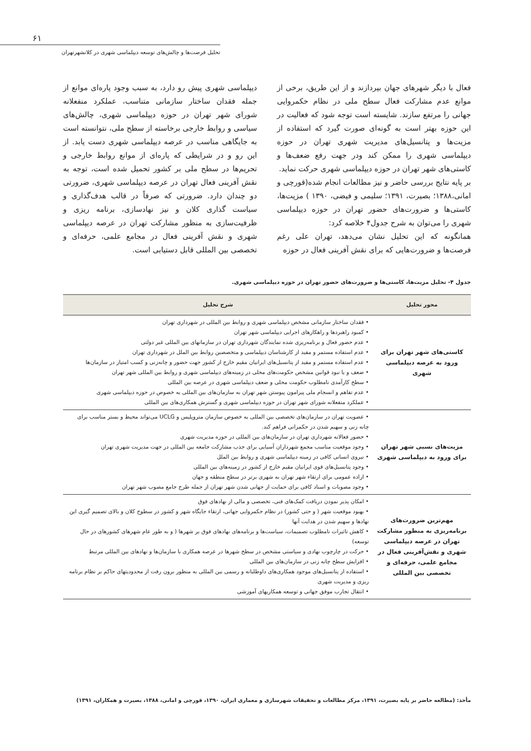۶۱
تحلیل فرصت‌ها و چالش‌های توسعه دیپلماسی شهری در کلانشهرتهران
فعال با دیگر شهرهای جهان بپردازند و از این طریق، برخی از موانع عدم مشارکت فعال سطح ملی در نظام حکمروایی جهانی را مرتفع سازند. شایسته است توجه شود که فعالیت در این حوزه بهتر است به گونه‌ای صورت گیرد که استفاده از مزیت‌ها و پتانسیل‌های مدیریت شهری تهران در حوزه دیپلماسی شهری را ممکن کند ودر جهت رفع ضعف‌ها و کاستی‌های شهر تهران در حوزه دیپلماسی شهری حرکت نماید.
بر پایه نتایج بررسی حاضر و نیز مطالعات انجام شده(قورچی و امانی،۱۳۸۸؛ بصیرت، ۱۳۹۱؛ سلیمی و فیضی، ۱۳۹۰ ) مزیت‌ها، کاستی‌ها و ضرورت‌های حضور تهران در حوزه دیپلماسی شهری را می‌توان به شرح جدول۴ خلاصه کرد:
همانگونه که این تحلیل نشان می‌دهد، تهران علی رغم فرصت‌ها و ضرورت‌هایی که برای نقش آفرینی فعال در حوزه
دیپلماسی شهری پیش رو دارد، به سبب وجود پاره‌ای موانع از جمله فقدان ساختار سازمانی متناسب، عملکرد منفعلانه شورای شهر تهران در حوزه دیپلماسی شهری، چالش‌های سیاسی و روابط خارجی برخاسته از سطح ملی، نتوانسته است به جایگاهی مناسب در عرصه دیپلماسی شهری دست یابد. از این رو و در شرایطی که پاره‌ای از موانع روابط خارجی و تحریم‌ها در سطح ملی بر کشور تحمیل شده است، توجه به نقش آفرینی فعال تهران در عرصه دیپلماسی شهری، ضرورتی دو چندان دارد. ضرورتی که صرفاً در قالب هدف‌گذاری و سیاست گذاری کلان و نیز نهادسازی، برنامه ریزی و ظرفیت‌سازی به منظور مشارکت تهران در عرصه دیپلماسی شهری و نقش آفرینی فعال در مجامع علمی، حرفه‌ای و تخصصی بین المللی قابل دستیابی است.
جدول ۴- تحلیل مزیت‌ها، کاستی‌ها و ضرورت‌های حضور تهران در حوزه دیپلماسی شهری.
| محور تحلیل | شرح تحلیل |
| --- | --- |
| کاستی‌های شهر تهران برای ورود به عرصه دیپلماسی شهری | • فقدان ساختار سازمانی مشخص دیپلماسی شهری و روابط بین المللی در شهرداری تهران • کمبود راهبردها و راهکارهای اجرایی دیپلماسی شهر تهران • عدم حضور فعال و برنامه‌ریزی شده نمایندگان شهرداری تهران در سازمانهای بین المللی غیر دولتی • عدم استفاده مستمر و مفید از کارشناسان دیپلماسی و متخصصین روابط بین الملل در شهرداری تهران • عدم استفاده مستمر و مفید از پتانسیل‌های ایرانیان مقیم خارج از کشور جهت حضور و چانه‌زنی و کسب امتیاز در سازمان‌ها • ضعف و یا نبود قوانین مشخص حکومت‌های محلی در زمینه‌های دیپلماسی شهری و روابط بین المللی شهر تهران • سطح کارآمدی نامطلوب حکومت محلی و ضعف دیپلماسی شهری در عرصه بین المللی • عدم تفاهم و انسجام ملی پیرامون پیوستن شهر تهران به سازمان‌های بین المللی به خصوص در حوزه دیپلماسی شهری • عملکرد منفعلانه شورای شهر تهران در حوزه دیپلماسی شهری و گسترش همکاری‌های بین المللی |
| مزیت‌های نسبی شهر تهران برای ورود به دیپلماسی شهری | • عضویت تهران در سازمان‌های تخصصی بین المللی به خصوص سازمان متروپلیس و UCLG می‌تواند محیط و بستر مناسب برای چانه زنی و سهیم شدن در حکمرانی فراهم کند. • حضور فعالانه شهرداری تهران در سازمان‌های بین المللی در حوزه مدیریت شهری • وجود موقعیت مناسب مجمع شهرداران آسیایی برای جذب مشارکت جامعه بین المللی در جهت مدیریت شهری تهران • نیروی انسانی کافی در زمینه دیپلماسی شهری و روابط بین الملل • وجود پتانسیل‌های قوی ایرانیان مقیم خارج از کشور در زمینه‌های بین المللی • اراده عمومی برای ارتقاء شهر تهران به شهری برتر در سطح منطقه و جهان • وجود مصوبات و اسناد کافی برای حمایت از جهانی شدن شهر تهران از جمله طرح جامع مصوب شهر تهران |
| مهم‌ترین ضرورت‌های برنامه‌ریزی به منظور مشارکت تهران در عرصه دیپلماسی شهری و نقش‌آفرینی فعال در مجامع علمی، حرفه‌ای و تخصصی بین المللی | • امکان پذیر نمودن دریافت کمک‌های فنی، تخصصی و مالی از نهادهای فوق • بهبود موقعیت شهر ( و حتی کشور) در نظام حکمروایی جهانی، ارتقاء جایگاه شهر و کشور در سطوح کلان و بالای تصمیم گیری این نهادها و سهیم شدن در هدایت آنها • کاهش تاثیرات نامطلوب تصمیمات، سیاست‌ها و برنامه‌های نهادهای فوق بر شهرها ( و به طور عام شهرهای کشورهای در حال توسعه) • حرکت در چارچوب نهادی و سیاستی مشخص در سطح شهرها در عرصه همکاری با سازمان‌ها و نهادهای بین المللی مرتبط • افزایش سطح چانه زنی در سازمان‌های بین المللی • استفاده از پتانسیل‌های موجود همکاری‌های داوطلبانه و رسمی بین المللی به منظور برون رفت از محدودیتهای حاکم بر نظام برنامه ریزی و مدیریت شهری • انتقال تجارب موفق جهانی و توسعه همکاریهای آموزشی |
مأخذ: (مطالعه حاضر بر پایه بصیرت، ۱۳۹۱، مرکز مطالعات و تحقیقات شهرسازی و معماری ایران، ۱۳۹۰، قورچی و امانی، ۱۳۸۸، بصیرت و همکاران، ۱۳۹۱)